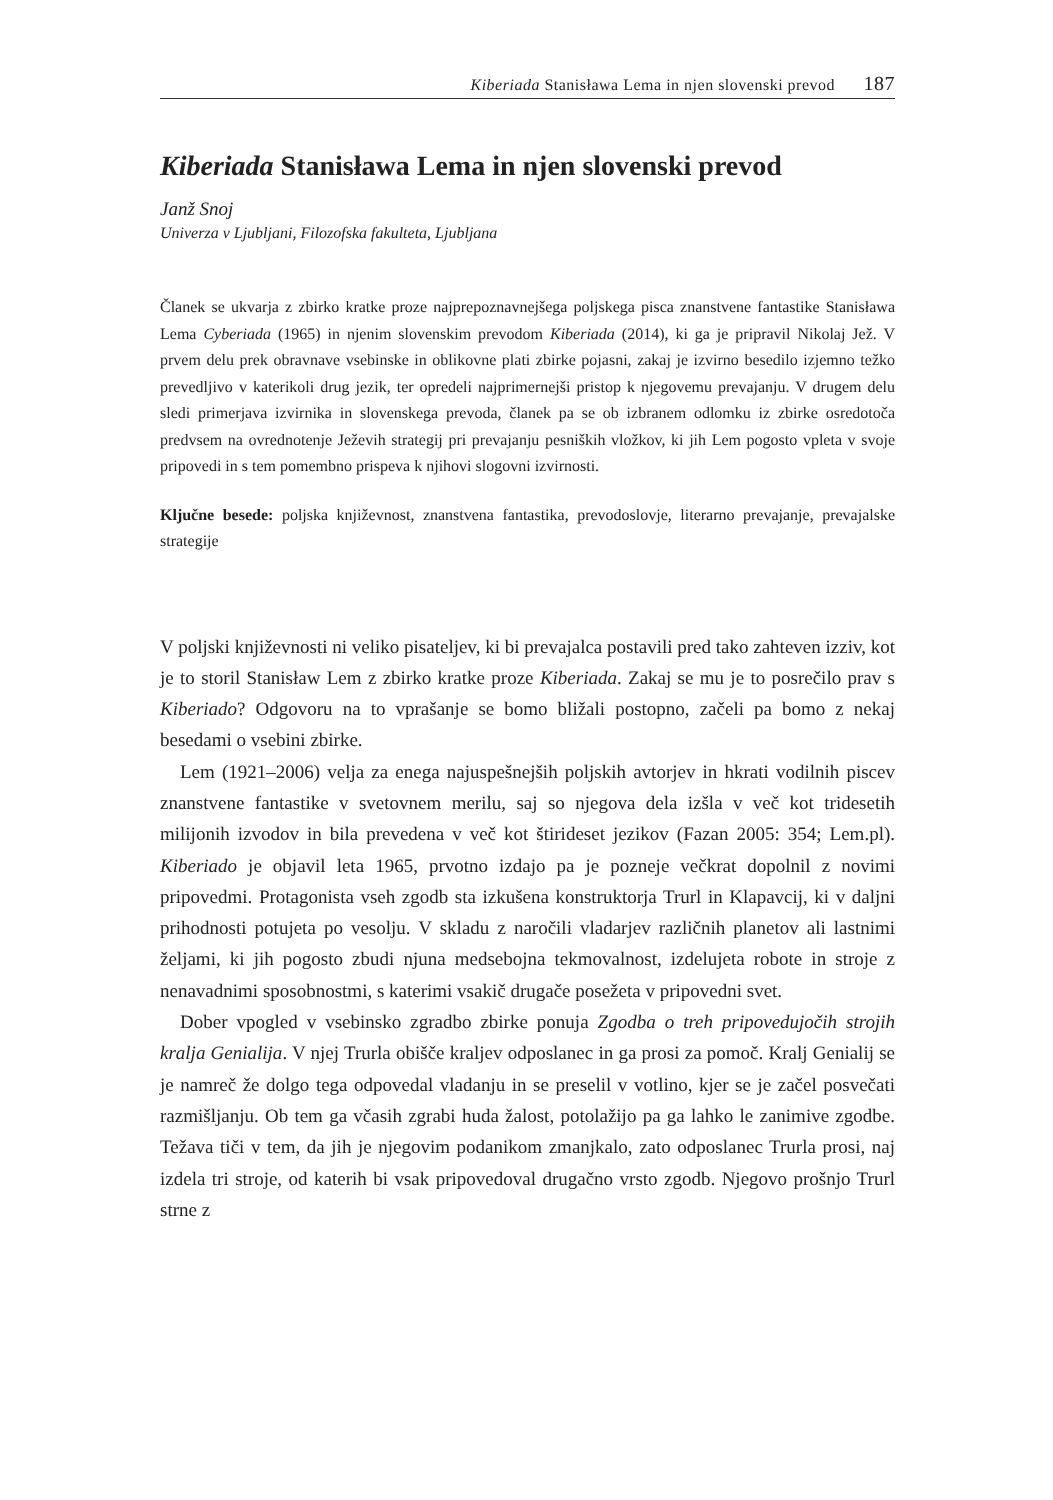Kiberiada Stanisława Lema in njen slovenski prevod 187
Kiberiada Stanisława Lema in njen slovenski prevod
Janž Snoj
Univerza v Ljubljani, Filozofska fakulteta, Ljubljana
Članek se ukvarja z zbirko kratke proze najprepoznavnejšega poljskega pisca znanstvene fantastike Stanisława Lema Cyberiada (1965) in njenim slovenskim prevodom Kiberiada (2014), ki ga je pripravil Nikolaj Jež. V prvem delu prek obravnave vsebinske in oblikovne plati zbirke pojasni, zakaj je izvirno besedilo izjemno težko prevedljivo v katerikoli drug jezik, ter opredeli najprimernejši pristop k njegovemu prevajanju. V drugem delu sledi primerjava izvirnika in slovenskega prevoda, članek pa se ob izbranem odlomku iz zbirke osredotoča predvsem na ovrednotenje Ježevih strategij pri prevajanju pesniških vložkov, ki jih Lem pogosto vpleta v svoje pripovedi in s tem pomembno prispeva k njihovi slogovni izvirnosti.
Ključne besede: poljska književnost, znanstvena fantastika, prevodoslovje, literarno prevajanje, prevajalske strategije
V poljski književnosti ni veliko pisateljev, ki bi prevajalca postavili pred tako zahteven izziv, kot je to storil Stanisław Lem z zbirko kratke proze Kiberiada. Zakaj se mu je to posrečilo prav s Kiberiado? Odgovoru na to vprašanje se bomo bližali postopno, začeli pa bomo z nekaj besedami o vsebini zbirke.
Lem (1921–2006) velja za enega najuspešnejših poljskih avtorjev in hkrati vodilnih piscev znanstvene fantastike v svetovnem merilu, saj so njegova dela izšla v več kot tridesetih milijonih izvodov in bila prevedena v več kot štirideset jezikov (Fazan 2005: 354; Lem.pl). Kiberiado je objavil leta 1965, prvotno izdajo pa je pozneje večkrat dopolnil z novimi pripovedmi. Protagonista vseh zgodb sta izkušena konstruktorja Trurl in Klapavcij, ki v daljni prihodnosti potujeta po vesolju. V skladu z naročili vladarjev različnih planetov ali lastnimi željami, ki jih pogosto zbudi njuna medsebojna tekmovalnost, izdelujeta robote in stroje z nenavadnimi sposobnostmi, s katerimi vsakič drugače posežeta v pripovedni svet.
Dober vpogled v vsebinsko zgradbo zbirke ponuja Zgodba o treh pripovedujočih strojih kralja Genialija. V njej Trurla obišče kraljev odposlanec in ga prosi za pomoč. Kralj Genialij se je namreč že dolgo tega odpovedal vladanju in se preselil v votlino, kjer se je začel posvečati razmišljanju. Ob tem ga včasih zgrabi huda žalost, potolažijo pa ga lahko le zanimive zgodbe. Težava tiči v tem, da jih je njegovim podanikom zmanjkalo, zato odposlanec Trurla prosi, naj izdela tri stroje, od katerih bi vsak pripovedoval drugačno vrsto zgodb. Njegovo prošnjo Trurl strne z